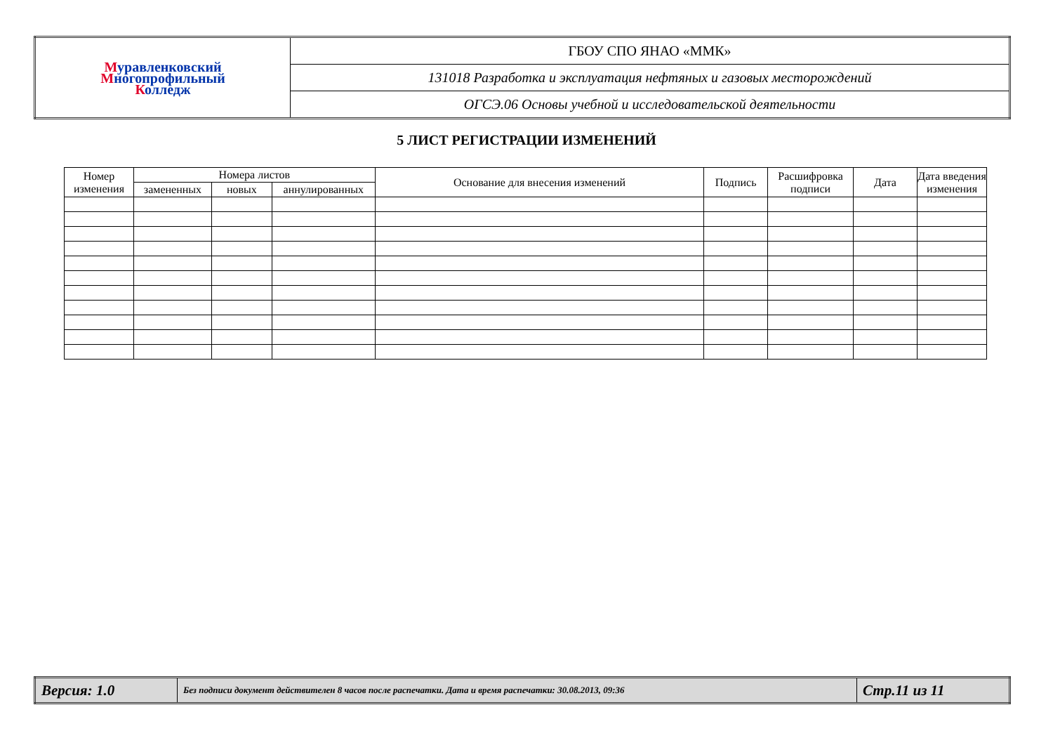| М уравленковский М ногопрофильный К олледж | ГБОУ СПО ЯНАО «ММК» |
| | 131018 Разработка и эксплуатация нефтяных и газовых месторождений |
| | ОГСЭ.06 Основы учебной и исследовательской деятельности |
5 ЛИСТ РЕГИСТРАЦИИ ИЗМЕНЕНИЙ
| Номер изменения | Номера листов | | | Основание для внесения изменений | Подпись | Расшифровка подписи | Дата | Дата введения изменения |
| --- | --- | --- | --- | --- | --- | --- | --- | --- |
| | замененных | новых | аннулированных | | | | | |
| Версия: 1.0 | Без подписи документ действителен 8 часов после распечатки. Дата и время распечатки: 30.08.2013, 09:36 | Стр.11 из 11 |